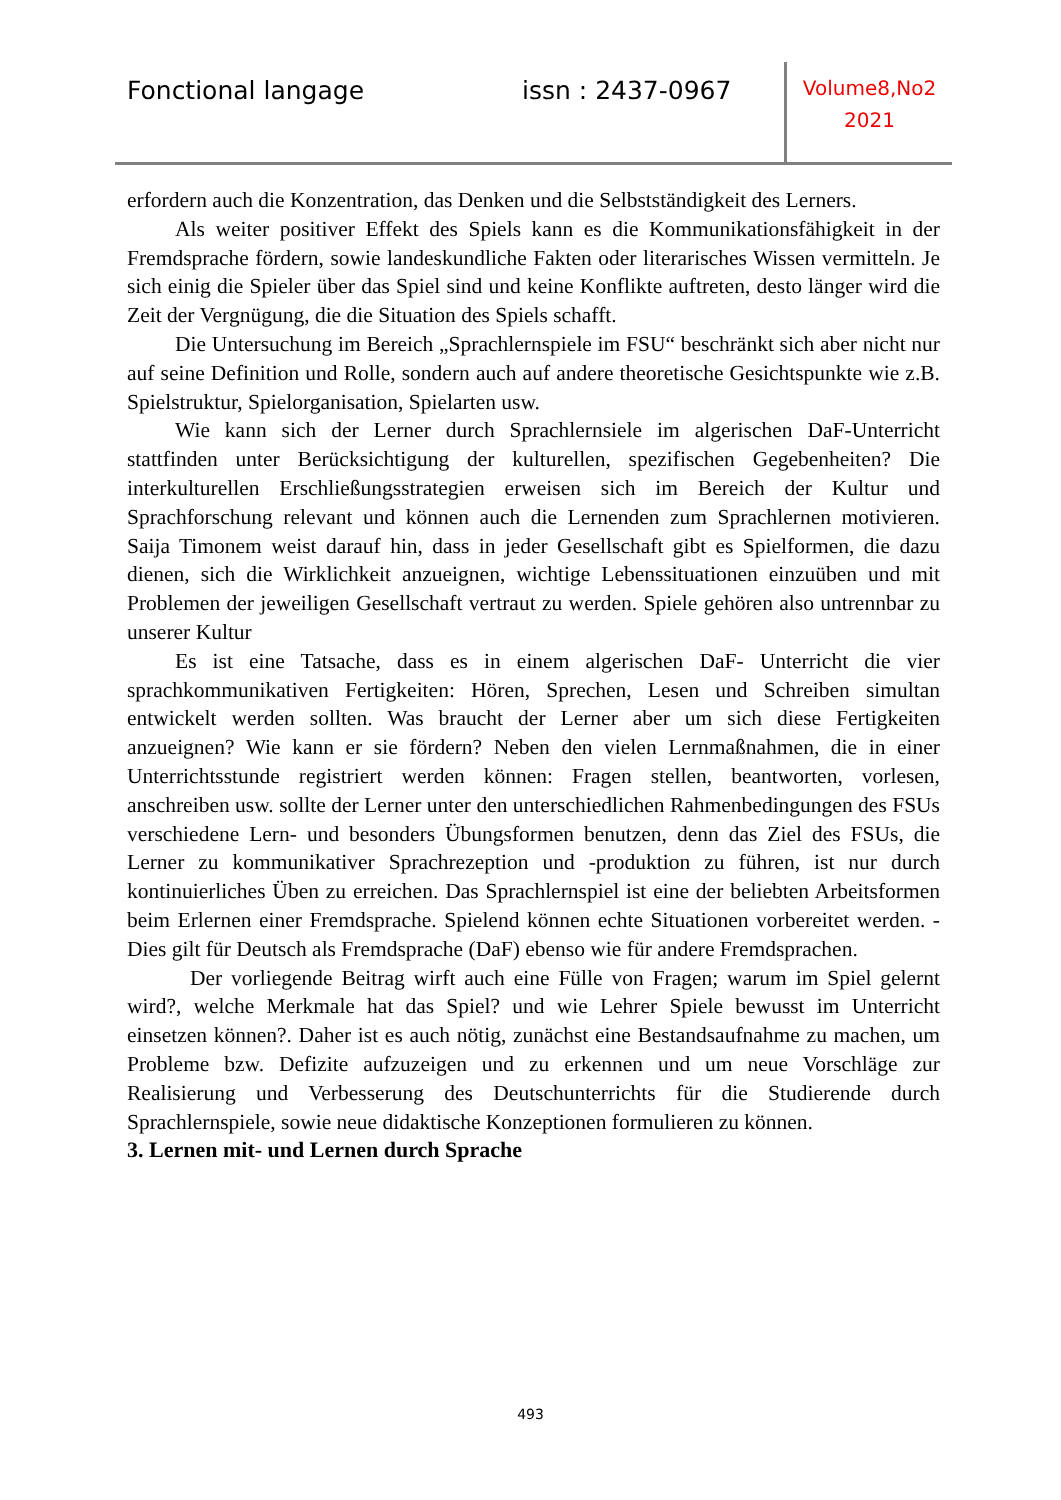Fonctional langage issn : 2437-0967
Volume8,No2
2021
erfordern auch die Konzentration, das Denken und die Selbstständigkeit des Lerners.
Als weiter positiver Effekt des Spiels kann es die Kommunikationsfähigkeit in der Fremdsprache fördern, sowie landeskundliche Fakten oder literarisches Wissen vermitteln. Je sich einig die Spieler über das Spiel sind und keine Konflikte auftreten, desto länger wird die Zeit der Vergnügung, die die Situation des Spiels schafft.
Die Untersuchung im Bereich „Sprachlernspiele im FSU“ beschränkt sich aber nicht nur auf seine Definition und Rolle, sondern auch auf andere theoretische Gesichtspunkte wie z.B. Spielstruktur, Spielorganisation, Spielarten usw.
Wie kann sich der Lerner durch Sprachlernsiele im algerischen DaF-Unterricht stattfinden unter Berücksichtigung der kulturellen, spezifischen Gegebenheiten? Die interkulturellen Erschließungsstrategien erweisen sich im Bereich der Kultur und Sprachforschung relevant und können auch die Lernenden zum Sprachlernen motivieren. Saija Timonem weist darauf hin, dass in jeder Gesellschaft gibt es Spielformen, die dazu dienen, sich die Wirklichkeit anzueignen, wichtige Lebenssituationen einzuüben und mit Problemen der jeweiligen Gesellschaft vertraut zu werden. Spiele gehören also untrennbar zu unserer Kultur
Es ist eine Tatsache, dass es in einem algerischen DaF- Unterricht die vier sprachkommunikativen Fertigkeiten: Hören, Sprechen, Lesen und Schreiben simultan entwickelt werden sollten. Was braucht der Lerner aber um sich diese Fertigkeiten anzueignen? Wie kann er sie fördern? Neben den vielen Lernmaßnahmen, die in einer Unterrichtsstunde registriert werden können: Fragen stellen, beantworten, vorlesen, anschreiben usw. sollte der Lerner unter den unterschiedlichen Rahmenbedingungen des FSUs verschiedene Lern- und besonders Übungsformen benutzen, denn das Ziel des FSUs, die Lerner zu kommunikativer Sprachrezeption und -produktion zu führen, ist nur durch kontinuierliches Üben zu erreichen. Das Sprachlernspiel ist eine der beliebten Arbeitsformen beim Erlernen einer Fremdsprache. Spielend können echte Situationen vorbereitet werden. - Dies gilt für Deutsch als Fremdsprache (DaF) ebenso wie für andere Fremdsprachen.
Der vorliegende Beitrag wirft auch eine Fülle von Fragen; warum im Spiel gelernt wird?, welche Merkmale hat das Spiel? und wie Lehrer Spiele bewusst im Unterricht einsetzen können?. Daher ist es auch nötig, zunächst eine Bestandsaufnahme zu machen, um Probleme bzw. Defizite aufzuzeigen und zu erkennen und um neue Vorschläge zur Realisierung und Verbesserung des Deutschunterrichts für die Studierende durch Sprachlernspiele, sowie neue didaktische Konzeptionen formulieren zu können.
3. Lernen mit- und Lernen durch Sprache
493